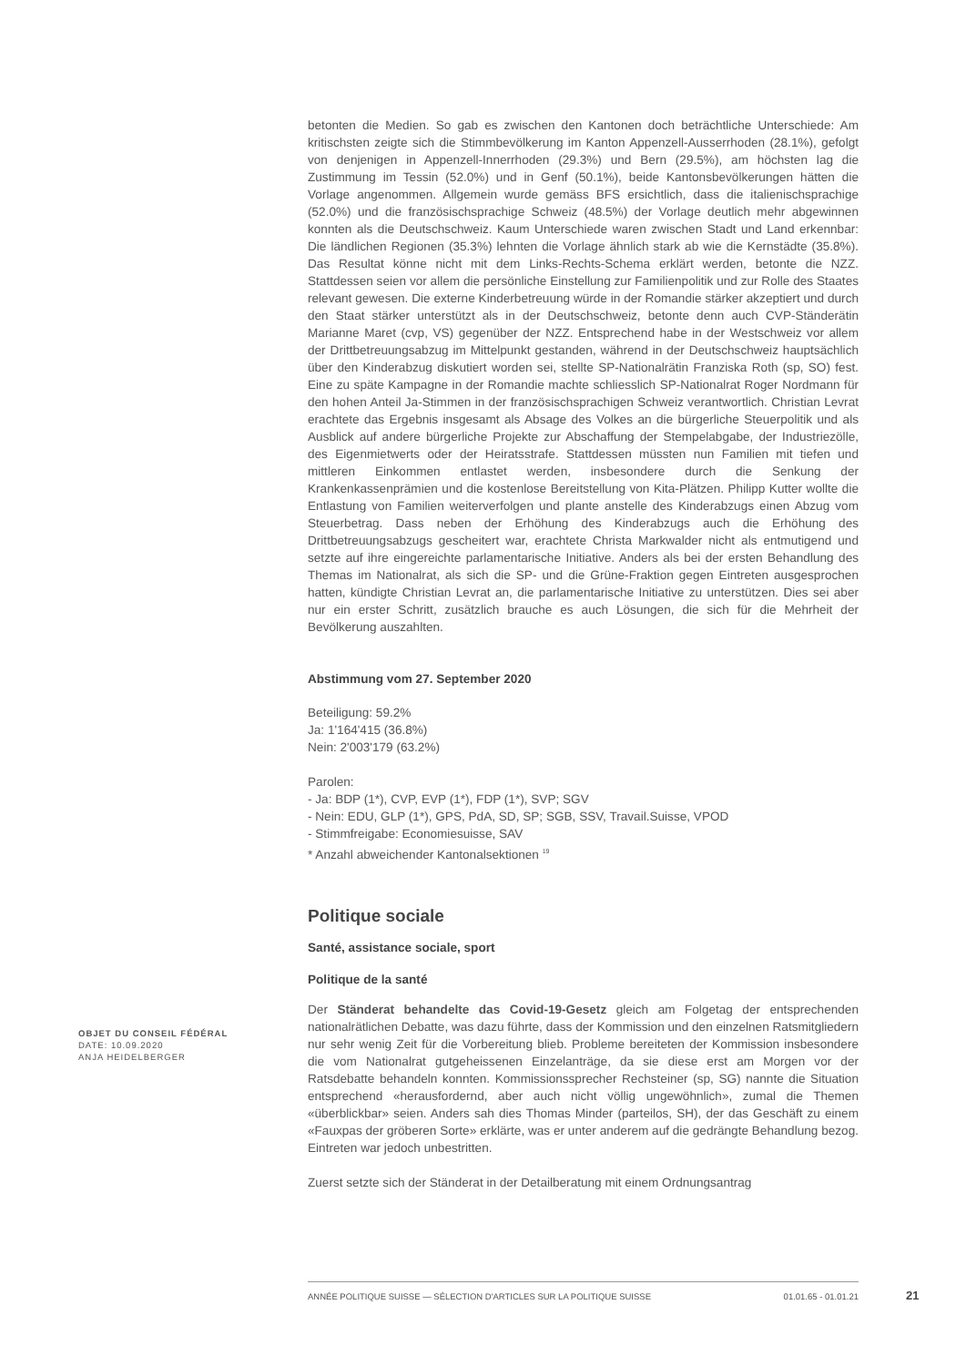betonten die Medien. So gab es zwischen den Kantonen doch beträchtliche Unterschiede: Am kritischsten zeigte sich die Stimmbevölkerung im Kanton Appenzell-Ausserrhoden (28.1%), gefolgt von denjenigen in Appenzell-Innerrhoden (29.3%) und Bern (29.5%), am höchsten lag die Zustimmung im Tessin (52.0%) und in Genf (50.1%), beide Kantonsbevölkerungen hätten die Vorlage angenommen. Allgemein wurde gemäss BFS ersichtlich, dass die italienischsprachige (52.0%) und die französischsprachige Schweiz (48.5%) der Vorlage deutlich mehr abgewinnen konnten als die Deutschschweiz. Kaum Unterschiede waren zwischen Stadt und Land erkennbar: Die ländlichen Regionen (35.3%) lehnten die Vorlage ähnlich stark ab wie die Kernstädte (35.8%). Das Resultat könne nicht mit dem Links-Rechts-Schema erklärt werden, betonte die NZZ. Stattdessen seien vor allem die persönliche Einstellung zur Familienpolitik und zur Rolle des Staates relevant gewesen. Die externe Kinderbetreuung würde in der Romandie stärker akzeptiert und durch den Staat stärker unterstützt als in der Deutschschweiz, betonte denn auch CVP-Ständerätin Marianne Maret (cvp, VS) gegenüber der NZZ. Entsprechend habe in der Westschweiz vor allem der Drittbetreuungsabzug im Mittelpunkt gestanden, während in der Deutschschweiz hauptsächlich über den Kinderabzug diskutiert worden sei, stellte SP-Nationalrätin Franziska Roth (sp, SO) fest. Eine zu späte Kampagne in der Romandie machte schliesslich SP-Nationalrat Roger Nordmann für den hohen Anteil Ja-Stimmen in der französischsprachigen Schweiz verantwortlich. Christian Levrat erachtete das Ergebnis insgesamt als Absage des Volkes an die bürgerliche Steuerpolitik und als Ausblick auf andere bürgerliche Projekte zur Abschaffung der Stempelabgabe, der Industriezölle, des Eigenmietwerts oder der Heiratsstrafe. Stattdessen müssten nun Familien mit tiefen und mittleren Einkommen entlastet werden, insbesondere durch die Senkung der Krankenkassenprämien und die kostenlose Bereitstellung von Kita-Plätzen. Philipp Kutter wollte die Entlastung von Familien weiterverfolgen und plante anstelle des Kinderabzugs einen Abzug vom Steuerbetrag. Dass neben der Erhöhung des Kinderabzugs auch die Erhöhung des Drittbetreuungsabzugs gescheitert war, erachtete Christa Markwalder nicht als entmutigend und setzte auf ihre eingereichte parlamentarische Initiative. Anders als bei der ersten Behandlung des Themas im Nationalrat, als sich die SP- und die Grüne-Fraktion gegen Eintreten ausgesprochen hatten, kündigte Christian Levrat an, die parlamentarische Initiative zu unterstützen. Dies sei aber nur ein erster Schritt, zusätzlich brauche es auch Lösungen, die sich für die Mehrheit der Bevölkerung auszahlten.
Abstimmung vom 27. September 2020
Beteiligung: 59.2%
Ja: 1'164'415 (36.8%)
Nein: 2'003'179 (63.2%)
Parolen:
- Ja: BDP (1*), CVP, EVP (1*), FDP (1*), SVP; SGV
- Nein: EDU, GLP (1*), GPS, PdA, SD, SP; SGB, SSV, Travail.Suisse, VPOD
- Stimmfreigabe: Economiesuisse, SAV
* Anzahl abweichender Kantonalsektionen <sup>19</sup>
Politique sociale
Santé, assistance sociale, sport
Politique de la santé
Der Ständerat behandelte das Covid-19-Gesetz gleich am Folgetag der entsprechenden nationalrätlichen Debatte, was dazu führte, dass der Kommission und den einzelnen Ratsmitgliedern nur sehr wenig Zeit für die Vorbereitung blieb. Probleme bereiteten der Kommission insbesondere die vom Nationalrat gutgeheissenen Einzelanträge, da sie diese erst am Morgen vor der Ratsdebatte behandeln konnten. Kommissionssprecher Rechsteiner (sp, SG) nannte die Situation entsprechend «herausfordernd, aber auch nicht völlig ungewöhnlich», zumal die Themen «überblickbar» seien. Anders sah dies Thomas Minder (parteilos, SH), der das Geschäft zu einem «Fauxpas der gröberen Sorte» erklärte, was er unter anderem auf die gedrängte Behandlung bezog. Eintreten war jedoch unbestritten.
Zuerst setzte sich der Ständerat in der Detailberatung mit einem Ordnungsantrag
OBJET DU CONSEIL FÉDÉRAL
DATE: 10.09.2020
ANJA HEIDELBERGER
ANNÉE POLITIQUE SUISSE — SÉLECTION D'ARTICLES SUR LA POLITIQUE SUISSE 01.01.65 - 01.01.21
21